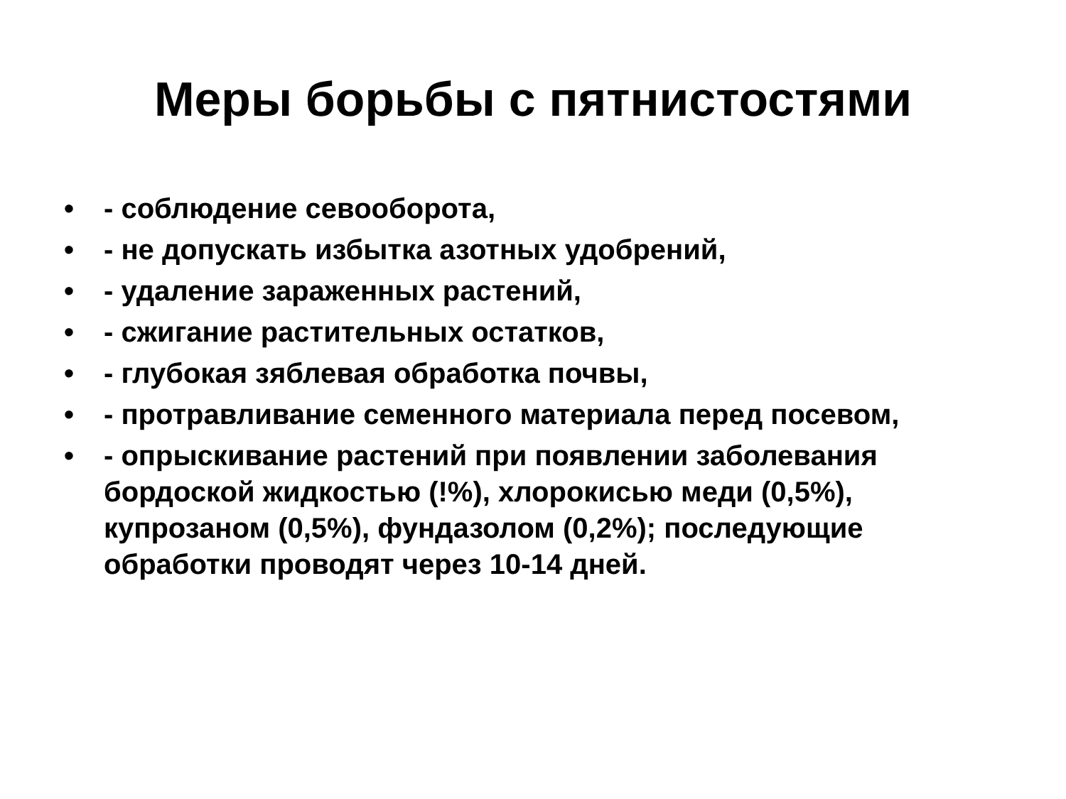Меры борьбы с пятнистостями
• - соблюдение севооборота,
• - не допускать избытка азотных удобрений,
• - удаление зараженных растений,
• - сжигание растительных остатков,
• - глубокая зяблевая обработка почвы,
• - протравливание семенного материала перед посевом,
• - опрыскивание растений при появлении заболевания бордоской жидкостью (!%), хлорокисью меди (0,5%), купрозаном (0,5%), фундазолом (0,2%); последующие обработки проводят через 10-14 дней.